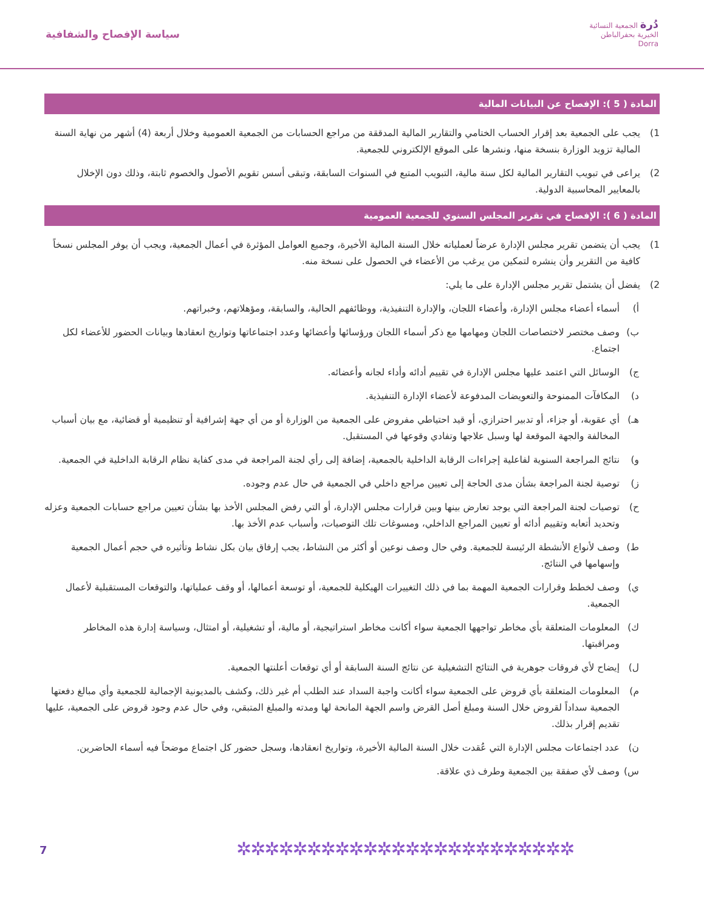دُرة الجمعية النسائية
الخيرية بحفرالباطن
Dorra
سياسة الإفصاح والشفافية
المادة ( 5 ): الإفصاح عن البيانات المالية
1) يجب على الجمعية بعد إقرار الحساب الختامي والتقارير المالية المدققة من مراجع الحسابات من الجمعية العمومية وخلال أربعة (4) أشهر من نهاية السنة المالية تزويد الوزارة بنسخة منها، ونشرها على الموقع الإلكتروني للجمعية.
2) يراعى في تبويب التقارير المالية لكل سنة مالية، التبويب المتبع في السنوات السابقة، وتبقى أسس تقويم الأصول والخصوم ثابتة، وذلك دون الإخلال بالمعايير المحاسبية الدولية.
المادة ( 6 ): الإفصاح في تقرير المجلس السنوي للجمعية العمومية
1) يجب أن يتضمن تقرير مجلس الإدارة عرضاً لعملياته خلال السنة المالية الأخيرة، وجميع العوامل المؤثرة في أعمال الجمعية، ويجب أن يوفر المجلس نسخاً كافية من التقرير وأن ينشره لتمكين من يرغب من الأعضاء في الحصول على نسخة منه.
2) يفضل أن يشتمل تقرير مجلس الإدارة على ما يلي:
أ) أسماء أعضاء مجلس الإدارة، وأعضاء اللجان، والإدارة التنفيذية، ووظائفهم الحالية، والسابقة، ومؤهلاتهم، وخبراتهم.
ب) وصف مختصر لاختصاصات اللجان ومهامها مع ذكر أسماء اللجان ورؤسائها وأعضائها وعدد اجتماعاتها وتواريخ انعقادها وبيانات الحضور للأعضاء لكل اجتماع.
ج) الوسائل التي اعتمد عليها مجلس الإدارة في تقييم أدائه وأداء لجانه وأعضائه.
د) المكافآت الممنوحة والتعويضات المدفوعة لأعضاء الإدارة التنفيذية.
هـ) أي عقوبة، أو جزاء، أو تدبير احترازي، أو قيد احتياطي مفروض على الجمعية من الوزارة أو من أي جهة إشرافية أو تنظيمية أو قضائية، مع بيان أسباب المخالفة والجهة الموقعة لها وسبل علاجها وتفادي وقوعها في المستقبل.
و) نتائج المراجعة السنوية لفاعلية إجراءات الرقابة الداخلية بالجمعية، إضافة إلى رأي لجنة المراجعة في مدى كفاية نظام الرقابة الداخلية في الجمعية.
ز) توصية لجنة المراجعة بشأن مدى الحاجة إلى تعيين مراجع داخلي في الجمعية في حال عدم وجوده.
ح) توصيات لجنة المراجعة التي يوجد تعارض بينها وبين قرارات مجلس الإدارة، أو التي رفض المجلس الأخذ بها بشأن تعيين مراجع حسابات الجمعية وعزله وتحديد أتعابه وتقييم أدائه أو تعيين المراجع الداخلي، ومسوغات تلك التوصيات، وأسباب عدم الأخذ بها.
ط) وصف لأنواع الأنشطة الرئيسة للجمعية. وفي حال وصف نوعين أو أكثر من النشاط، يجب إرفاق بيان بكل نشاط وتأثيره في حجم أعمال الجمعية وإسهامها في النتائج.
ي) وصف لخطط وقرارات الجمعية المهمة بما في ذلك التغييرات الهيكلية للجمعية، أو توسعة أعمالها، أو وقف عملياتها، والتوقعات المستقبلية لأعمال الجمعية.
ك) المعلومات المتعلقة بأي مخاطر تواجهها الجمعية سواء أكانت مخاطر استراتيجية، أو مالية، أو تشغيلية، أو امتثال، وسياسة إدارة هذه المخاطر ومراقبتها.
ل) إيضاح لأي فروقات جوهرية في النتائج التشغيلية عن نتائج السنة السابقة أو أي توقعات أعلنتها الجمعية.
م) المعلومات المتعلقة بأي قروض على الجمعية سواء أكانت واجبة السداد عند الطلب أم غير ذلك، وكشف بالمديونية الإجمالية للجمعية وأي مبالغ دفعتها الجمعية سداداً لقروض خلال السنة ومبلغ أصل القرض واسم الجهة المانحة لها ومدته والمبلغ المتبقي، وفي حال عدم وجود قروض على الجمعية، عليها تقديم إقرار بذلك.
ن) عدد اجتماعات مجلس الإدارة التي عُقدت خلال السنة المالية الأخيرة، وتواريخ انعقادها، وسجل حضور كل اجتماع موضحاً فيه أسماء الحاضرين.
س) وصف لأي صفقة بين الجمعية وطرف ذي علاقة.
7 ✲✲✲✲✲✲✲✲✲✲✲✲✲✲✲✲✲✲✲✲✲✲✲✲